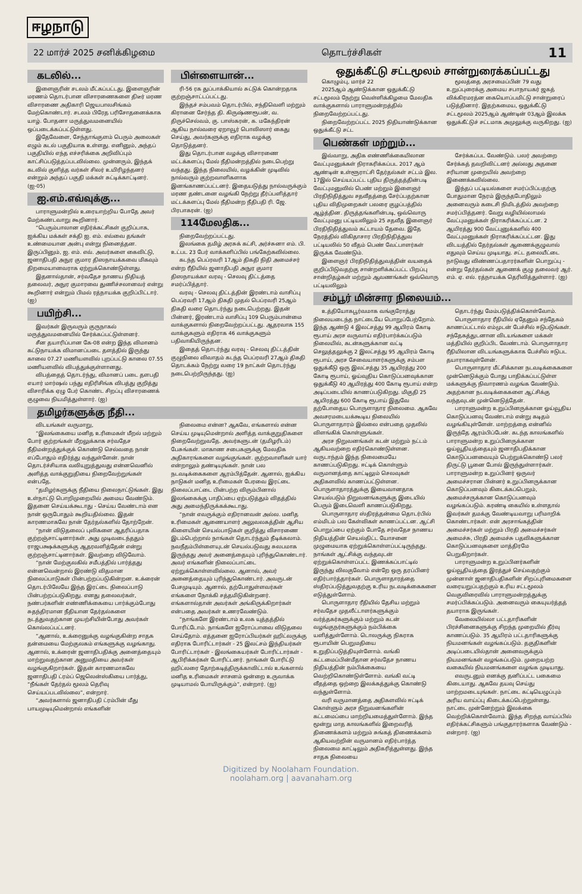ஈழநாடு
22 மார்ச் 2025 சனிக்கிழமை தொடர்ச்சிகள் 11
கடலில்...
இளைஞரின் சடலம் மீட்கப்பட்டது. இளைஞரின் மரணம் தொடர்பான விசாரணைகளை திடீர் மரண விசாரணை அதிகாரி ஜெயபாலசிங்கம் மேற்கொண்டார். சடலம் பிரேத பரிசோதனைக்காக யாழ். போதனா மருத்துவமனையில் ஒப்படைக்கப்பட்டுள்ளது.
இதேவேளை, சேந்தாங்குளம் பெரும் அலைகள் எழும் கடல் பகுதியாக உள்ளது. எனினும், அந்தப் பகுதியில் எந்த எச்சரிக்கை அறிவிப்பும் காட்சிப்படுத்தப்படவில்லை. முன்னரும், இந்தக் கடலில் குளித்த வர்கள் சிலர் உயிரிழந்தனர் என்றும் அந்தப் பகுதி மக்கள் சுட்டிக்காட்டினர். (ஐ-05)
ஐ.எம்.எவ்வுக்கு...
பாராளுமன்றில் உரையாற்றிய போதே அவர் மேற்கண்டவாறு கூறினார்.
“பெரும்பாலான எதிர்க்கட்சிகள் குறிப்பாக, ஐக்கிய மக்கள் சக்தி ஐ. எம். எவ்வை தங்கள் உண்மையான அன்பு என்று நினைத்தன. இருப்பினும், ஐ. எம். எவ். அவர்களை கைவிட்டு, ஜனாதிபதி அநுர குமார திஸநாயக்கவை மிகவும் திறமையானவராக ஏற்றுக்கொண்டுள்ளது.
இதனால்தான், சர்வதேச நாணய நிதியத் தலைவர், அநுர குமாரவை துணிச்சலானவர் என்று கூறினார் என்றும் பிமல் ரத்நாயக்க குறிப்பிட்டார். (ஐ)
பயிற்சி...
இவர்கள் இருவரும் குருநாகல் மருத்துவமனையில் சேர்க்கப்பட்டுள்ளனர்.
சீன தயாரிப்பான கே-08 என்ற இந்த விமானம் கட்டுநாயக்க விமானப்படை தளத்தில் இருந்து காலை 07.27 மணியளவில் புறப்பட்டு காலை 07.55 மணியளவில் விபத்துக்குள்ளானது.
விபத்தைத் தொடர்ந்து, விமானப் படை தளபதி எயார் மார்ஷல் பந்து எதிரிசிங்க விபத்து குறித்து விசாரிக்க ஏழு பேர் கொண்ட சிறப்பு விசாரணைக் குழுவை நியமித்துள்ளார். (ஐ)
பிள்ளையான்...
ரி-56 ரக துப்பாக்கியால் சுட்டுக் கொன்றதாக குற்றஞ்சாட்டப்பட்டது.
இந்தச் சம்பவம் தொடர்பில், சந்திவெளி மற்றும் கிரானை சேர்ந்த தி. கிருஷ்ணரூபன், வ. திருச்செல்வம், கு. பாஸ்கரன், க. மகேந்திரன் ஆகிய நால்வரை ஏறாவூர் பொலிஸார் கைது செய்து, அவர்களுக்கு எதிராக வழக்கு தொடுத்தனர்.
இது தொடர்பான வழக்கு விசாரணை மட்டக்களப்பு மேல் நீதிமன்றத்தில் நடைபெற்று வந்தது. இந்த நிலையில், வழக்கின் முடிவில் நால்வரும் குற்றவாளிகளாக இனங்காணப்பட்டனர். இதையடுத்து நால்வருக்கும் மரண தண்டனை வழங்கி நேற்று தீர்ப்பளித்தார் மட்டக்களப்பு மேல் நீதிமன்ற நீதிபதி ரி. ஜே. பிரபாகரன். (ஐ)
114மேலதிக...
நிறைவேற்றப்பட்டது.
இலங்கை தமிழ் அரசுக் கட்சி, அர்ச்சுனா எம். பி. உட்பட 23 பேர் வாக்களிப்பில் பங்கேற்கவில்லை.
கடந்த பெப்ரவரி 17ஆம் திகதி நிதி அமைச்சர் என்ற ரீதியில் ஜனாதிபதி அநுர குமார திஸநாயக்கா வரவு - செலவு திட்டத்தை சமர்ப்பித்தார்.
வரவு - செலவு திட்டத்தின் இரண்டாம் வாசிப்பு பெப்ரவரி 17ஆம் திகதி முதல் பெப்ரவரி 25ஆம் திகதி வரை தொடர்ந்து நடைபெற்றது. இதன் பின்னர், இரண்டாம் வாசிப்பு 109 பெரும்பான்மை வாக்குகளால் நிறைவேற்றப்பட்டது. ஆதரவாக 155 வாக்குகளும் எதிராக 46 வாக்குகளும் பதிவாகியிருந்தன.
இதைத் தொடர்ந்து வரவு - செலவு திட்டத்தின் குழுநிலை விவாதம் கடந்த பெப்ரவரி 27ஆம் திகதி தொடக்கம் நேற்று வரை 19 நாட்கள் தொடர்ந்து நடைபெற்றிருந்தது. (ஐ)
தமிழர்களுக்கு நீதி...
விடயங்கள் வருமாறு,
“இலங்கையை மனித உரிமைகள் மீறல் மற்றும் போர் குற்றங்கள் மீறலுக்காக சர்வதேச நீதிமன்றத்துக்குக் கொண்டு செல்வதை நான் எப்போதும் எதிர்த்து வந்துள்ளேன். நான் தொடர்ச்சியாக வலியுறுத்துவது என்னவெனில் அளித்த வாக்குறுதியை நிறைவேற்றுங்கள் என்பதே.
“தமிழர்களுக்கு நீதியை நிலைநாட்டுங்கள். இது உள்நாட்டு பொறிமுறையில் அமைய வேண்டும். இதனை செய்யக்கூடாது - செய்ய வேண்டாம் என நான் ஒருபோதும் கூறியதில்லை. இதன் காரணமாகவே நான் தேர்தல்களில் தோற்றேன்.
“நான் விடுதலைப் புலிகளை ஆதரிப்பதாக குற்றஞ்சாட்டினார்கள். அது முடிவடைந்ததும் ராஜபக்ஷக்களுக்கு ஆதரவளித்தேன் என்று குற்றஞ்சாட்டினார்கள். இவற்றை விடுவோம்.
“நான் மேற்குலகில் சமீபத்தில் பார்த்தது என்னவென்றால் இரண்டு விதமான நிலைப்பாடுகள் பின்பற்றப்படுகின்றன. உக்ரைன் தொடர்பிலேயே இந்த இரட்டை நிலைப்பாடு பின்பற்றப்படுகிறது. எனது தலைவர்கள், நண்பர்களின் எண்ணிக்கையை பார்க்கும்போது சுதந்திரமான நீதியான தேர்தல்களை நடத்துவதற்கான முயற்சியின்போது அவர்கள் கொல்லப்பட்டனர்.
“ஆனால், உக்ரைனுக்கு வழங்குகின்ற சாதக தன்மையை மேற்குலகம் எங்களுக்கு வழங்காது. ஆனால், உக்ரைன் ஜனாதிபதிக்கு அனைத்தையும் மாற்றுவதற்கான அனுமதியை அவர்கள் வழங்குகிறார்கள். இதன் காரணமாகவே ஜனாதிபதி ட்ரம்ப் ஜெலென்ஸ்கியை பார்த்து, “நீங்கள் தேர்தல் மூலம் தெரிவு செய்யப்படவில்லை”, என்றார்.
“அவர்களால் ஜனாதிபதி ட்ரம்பின் மீது பாயமுடியுமென்றால் எங்களின்
நிலைமை என்ன? ஆகவே, எங்களால் என்ன செய்ய முடியுமென்றால் அளித்த வாக்குறுதிகளை நிறைவேற்றுவதே. அவர்களுடன் (தமிழரிடம்) பேசுங்கள். மாகாண சபைகளுக்கு மேலதிக அதிகாரங்களை வழங்குங்கள். குற்றவாளிகள் யார் என்றாலும் தண்டியுங்கள். நான் பல நடவடிக்கைகளை ஆரம்பித்தேன். ஆனால், ஐக்கிய நாடுகள் மனித உரிமைகள் பேரவை இரட்டை நிலைப்பாட்டை பின்பற்ற விரும்பினால் இலங்கைக்கு பாதிப்பை ஏற்படுத்தும் விதத்தில் அது அமைந்திருக்கக்கூடாது.
“நான் எவருக்கும் எதிரானவன் அல்ல. மனித உரிமைகள் ஆணையாளர் அலுவலகத்தின் ஆசிய கிளையின் செயல்பாடுகள் குறித்து விசாரணை இடம்பெற்றால் நாங்கள் தொடர்ந்தும் நீடிக்கலாம். நவநீதம்பிள்ளையுடன் செயல்படுவது சுலபமாக இருந்தது அவர் அனைத்தையும் புரிந்துகொண்டார். அவர் எங்களின் நிலைப்பாட்டை ஏற்றுக்கொள்ளவில்லை. ஆனால், அவர் அனைத்தையும் புரிந்துகொண்டார். அவருடன் பேசமுடியும். ஆனால், தற்போதுள்ளவர்கள் எங்களை நோக்கி சத்தமிடுகின்றனர். எங்களால்தான் அவர்கள் அங்கிருக்கிறார்கள் என்பதை அவர்கள் உணரவேண்டும்.
“நாங்களே இரண்டாம் உலக யுத்தத்தில் போரிட்டோம். நாங்களே ஐரோப்பாவை விடுதலை செய்தோம். எத்தனை ஐரோப்பியர்கள் ஹிட்லருக்கு எதிராக போரிட்டார்கள் - 25 இலட்சம் இந்தியர்கள் போரிட்டார்கள் - இலங்கையர்கள் போரிட்டார்கள் - ஆபிரிக்கர்கள் போரிட்டனர். நாங்கள் போரிட்டு ஹிட்லரை தோற்கடித்திருக்காவிட்டால் உங்களால் மனித உரிமைகள் சாசனம் ஒன்றை உருவாக்க முடியாமல் போயிருக்கும்”, என்றார். (ஐ)
ஒதுக்கீட்டு சட்டமூலம் சான்றுரைக்கப்பட்டது
கொழும்பு, மார்ச் 22
2025ஆம் ஆண்டுக்கான ஒதுக்கீட்டு சட்டமூலம் நேற்று வெள்ளிக்கிழமை மேலதிக வாக்குகளால் பாராளுமன்றத்தில் நிறைவேற்றப்பட்டது.
நிறைவேற்றப்பட்ட 2025 நிதியாண்டுக்கான ஒதுக்கீட்டு சட்ட
மூலத்தை அரசமைப்பின் 79 வது உறுப்புரைக்கு அமைய சபாநாயகர் ஜகத் விக்கிரமரத்ன கையொப்பமிட்டு சான்றுரைப் படுத்தினார். இதற்கமைய, ஒதுக்கீட்டு சட்டமூலம் 2025ஆம் ஆண்டின் 03ஆம் இலக்க ஒதுக்கீட்டுச் சட்டமாக அமுலுக்கு வருகிறது. (ஐ)
பெண்கள் மற்றும்...
இவ்வாறு, அதிக எண்ணிக்கையிலான வேட்புமனுக்கள் நிராகரிக்கப்பட 2017 ஆம் ஆண்டின் உள்ளூராட்சி தேர்தல்கள் சட்டம் இல. 17இல் செய்யப்பட்ட புதிய திருத்தத்தின்படி வேட்புமனுவில் பெண் மற்றும் இளைஞர் பிரதிநிதித்துவ சதவீதத்தை சேர்ப்பதற்கான புதிய விதிமுறைகள் பலரை குழப்பத்தில் ஆழ்த்தின. திருத்தங்களின்படி, ஒவ்வொரு வேட்புமனு பட்டியலிலும் 25 சதவீத இளைஞர் பிரதிநிதித்துவம் கட்டாயம் தேவை. இதே நேரத்தில் விகிதாசார பிரதிநிதித்துவ பட்டியலில் 50 வீதம் பெண் வேட்பாளர்கள் இருக்க வேண்டும்.
இளைஞர் பிரதிநிதித்துவத்தின் வயதைக் குறிப்பிடுவதற்கு சான்றளிக்கப்பட்ட பிறப்பு சான்றிதழ்கள் மற்றும் ஆவணங்கள் ஒவ்வொரு பட்டியலிலும்
சேர்க்கப்பட வேண்டும். பலர் அவற்றை சேர்க்கத் தவறிவிட்டனர் அல்லது அதனை சரியான முறையில் அவற்றை இணைக்கவில்லை.
இந்தப் பட்டியல்களை சமர்ப்பிப்பதற்கு போதுமான நேரம் இருந்தபோதிலும் அனைவரும் கடைசி நிமிடத்தில் அவற்றை சமர்ப்பித்தனர். வேறு வழியில்லாமல் வேட்புமனுக்கள் நிராகரிக்கப்பட்டன. 2 ஆயிரத்து 900 வேட்புனுக்களில் 400 வேட்புமனுக்கள் நிராகரிக்கப்பட்டன. இது விடயத்தில் தேர்தல்கள் ஆணைக்குழுவால் எதுவும் செய்ய முடியாது. சட்ட தலையீட்டை நாடுவது விண்ணப்பதாரர்களின் பொறுப்பு - என்று தேர்தல்கள் ஆணைக் குழு தலைவர் ஆர். எம். ஏ. எல். ரத்நாயக்க தெரிவித்துள்ளார். (ஐ)
சம்பூர் மின்சார நிலையம்...
உத்தியோகபூர்வமாக வங்குரோத்து நிலையடைந்த நாட்டையே பொறுப்பேற்றோம். இந்த ஆண்டு 4 இலட்சத்து 99 ஆயிரம் கோடி ரூபாய் அரச வருவாய் எதிர்பார்க்கப்படும் நிலையில், கடன்களுக்கான வட்டி செலுத்தலுக்கு 2 இலட்சத்து 95 ஆயிரம் கோடி ரூபாய், அரச சேவையாளர்களுக்கு சம்பள ஒதுக்கீடு ஒரு இலட்சத்து 35 ஆயிரத்து 200 கோடி ரூபாய், ஓய்வுதிய கொடுப்பனவுக்கான ஒதுக்கீடு 40 ஆயிரத்து 400 கோடி ரூபாய் என்ற அடிப்படையில் காணப்படுகிறது. மிகுதி 25 ஆயிரத்து 600 கோடி ரூபாய் இதுவே தற்போதைய பொருளாதார நிலைமை. ஆகவே அவசரமடையக்கூடிய நிலையில் பொருளாதாரம் இல்லை என்பதை முதலில் விளங்கிக் கொள்ளுங்கள்.
அரச நிறுவனங்கள் கடன் மற்றும் நட்டம் ஆகியவற்றை எதிர்கொண்டுள்ளன. வருடாந்தம் இந்த நிலைமையே காணப்படுகிறது. ஈட்டிக் கொள்ளும் வருமானத்தை காட்டிலும் செலவுகள் அதிகளவில் காணப்பட்டுள்ளன. பொருளாதாரத்துக்கு இயைவானதாக செயல்படும் நிறுவனங்களுக்கு இடையில் பெரும் இடைவெளி காணப்படுகிறது.
பொருளாதார ஸ்திரத்தன்மை தொடர்பில் எம்மிடம் பல கேள்விகள் காணப்பட்டன. ஆட்சி பொறுப்பை ஏற்கும் போதே சர்வதேச நாணய நிதியத்தின் செயல்திட்ட யோசனை முழுமையாக ஏற்றுக்கொள்ளப்பட்டிருந்தது. நாங்கள் ஆட்சிக்கு வந்தவுடன் ஏற்றுக்கொள்ளப்பட்ட இணக்கப்பாட்டில் இருந்து விலகுவோம் என்றே ஒரு தரப்பினர் எதிர்பார்த்தார்கள். பொருளாதாரத்தை ஸ்திரப்படுத்துவதற்கு உரிய நடவடிக்கைகளை எடுத்துள்ளோம்.
பொருளாதார ரீதியில் தேசிய மற்றும் சர்வதேச முதலீட்டாளர்களுக்கும் வர்த்தகர்களுக்கும் மற்றும் கடன் வழங்குநர்களுக்கும் நம்பிக்கை யளித்துள்ளோம். டொலருக்கு நிகராக ரூபாயின் பெறுமதியை உறுதிப்படுத்தியுள்ளோம். வங்கி கட்டமைப்பின்மீதான சர்வதேச நாணய நிதியத்தின் நம்பிக்கையை வெற்றிகொண்டுள்ளோம். வங்கி வட்டி வீதத்தை ஒற்றை இலக்கத்துக்கு கொண்டு வந்துள்ளோம்.
வரி வருமானத்தை அதிகளவில் ஈட்டிக் கொள்ளும் அரச நிறுவனங்களின் கட்டமைப்பை மாற்றியமைத்துள்ளோம். இந்த மூன்று மாத காலங்களில் இறைவரித் திணைக்களம் மற்றும் சுங்கத் திணைக்களம் ஆகியவற்றின் வருமானம் எதிர்பார்த்த நிலைமை காட்டிலும் அதிகரித்துள்ளது. இந்த சாதக நிலையை
தொடர்ந்து மேம்படுத்திக்கொள்வோம்.
பொருளாதார ரீதியில் ஏதேனும் சந்தேகம் காணப்பட்டால் எம்முடன் பேச்சில் ஈடுபடுங்கள். சந்தேகத்துடனான விடயங்களை மக்கள் மத்தியில் குறிப்பிட வேண்டாம். பொருளாதார ரீதியிலான விடயங்களுக்காக பேச்சில் ஈடுபட தயாராகவுள்ளேன்.
பொருளாதார மீட்சிக்கான நடவடிக்கைகளை முன்னெடுக்கும் போது பாதிக்கப்பட்டுள்ள மக்களுக்கு நிவாரணம் வழங்க வேண்டும். அதற்கான நடவடிக்கைகளை ஆட்சிக்கு வந்தவுடன் முன்னெடுத்தேன்.
பாராளுமன்ற உறுப்பினருக்கான ஓய்வூதிய கொடுப்பனவு வேண்டாம் என்று கடிதம் வழங்கியுள்ளேன். மாற்றத்தை என்னில் இருந்தே ஆரம்பிப்பேன். கடந்த காலங்களில் பாராளுமன்ற உறுப்பினருக்கான ஓய்வூதியத்தையும் ஜனாதிபதிக்கான கொடுப்பனவையும் பெற்றுக்கொண்டு பலர் திருட்டு பூனை போல் இருந்துள்ளார்கள். பாராளுமன்ற உறுப்பினர் ஒருவர் அமைச்சரான பின்னர் உறுப்பினருக்கான கொடுப்பனவும் கிடைக்கப்பெறும், அமைச்சருக்கான கொடுப்பனவும் வழங்கப்படும். கரண்டி கையில் உள்ளதால் இவர்கள் தமக்கு வேண்டியவாறு பரிமாறிக் கொண்டார்கள். என் அரசாங்கத்தின் அமைச்சர்கள் மற்றும் பிரதி அமைச்சர்கள் அமைச்சு, பிரதி அமைச்சு பதவிகளுக்கான கொடுப்பனவுகளை மாத்திரமே பெறுகிறார்கள்.
பாராளுமன்ற உறுப்பினர்களின் ஓய்வூதியத்தை இரத்துச் செய்வதற்கும் முன்னாள் ஜனாதிபதிகளின் சிறப்புரிமைகளை வரையறுப்பதற்கும் உரிய சட்டமூலம் வெகுவிரைவில் பாராளுமன்றத்துக்கு சமர்ப்பிக்கப்படும். அனைவரும் கையுயர்த்தத் தயாராக இருங்கள்.
வேலையில்லா பட்டதாரிகளின் பிரச்சினைகளுக்கு சிறந்த முறையில் தீர்வு காணப்படும். 35 ஆயிரம் பட்டதாரிகளுக்கு நியமனங்கள் வழங்கப்படும். தகுதிகளின் அடிப்படையில்தான் அனைவருக்கும் நியமனங்கள் வழங்கப்படும். முறையற்ற வகையில் நியமனங்களை வழங்க முடியாது.
எவருடனும் எனக்கு தனிப்பட்ட பகைமை கிடையாது. ஆகவே தயவு செய்து மாற்றமடையுங்கள். நாட்டை கட்டியெழுப்பும் அரிய வாய்ப்பு கிடைக்கப்பெற்றுள்ளது. நாட்டை முன்னேற்றும் இலக்கை வெற்றிக்கொள்வோம். இந்த சிறந்த வாய்ப்பில் எதிர்க்கட்சிகளும் பங்குதாரர்களாக வேண்டும் - என்றார். (ஐ)
Digitized by Noolaham Foundation.
noolaham.org | aavanaham.org